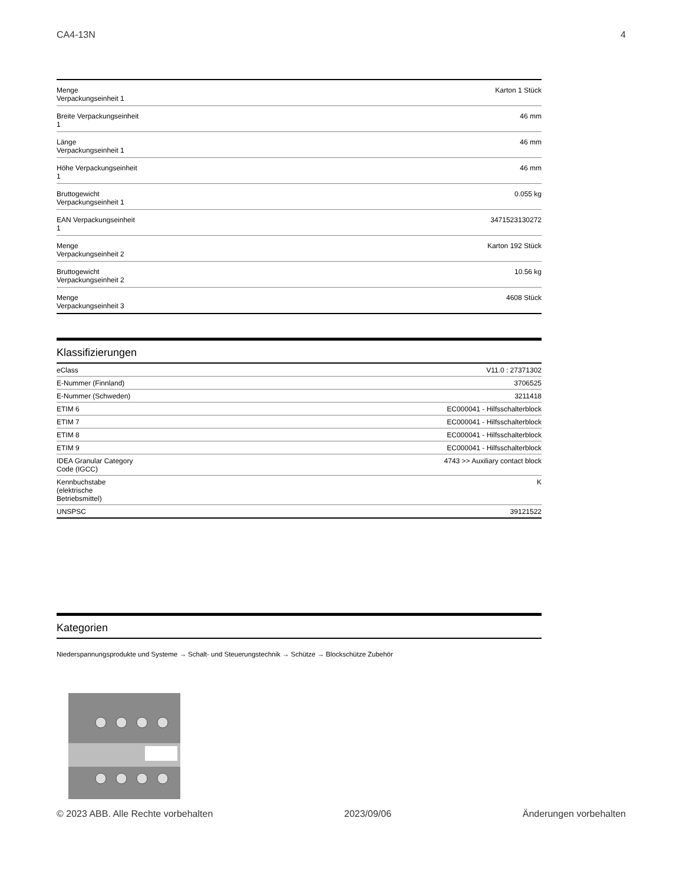CA4-13N 4
| Menge Verpackungseinheit 1 | Karton 1 Stück |
| Breite Verpackungseinheit 1 | 46 mm |
| Länge Verpackungseinheit 1 | 46 mm |
| Höhe Verpackungseinheit 1 | 46 mm |
| Bruttogewicht Verpackungseinheit 1 | 0.055 kg |
| EAN Verpackungseinheit 1 | 3471523130272 |
| Menge Verpackungseinheit 2 | Karton 192 Stück |
| Bruttogewicht Verpackungseinheit 2 | 10.56 kg |
| Menge Verpackungseinheit 3 | 4608 Stück |
Klassifizierungen
| eClass | V11.0 : 27371302 |
| E-Nummer (Finnland) | 3706525 |
| E-Nummer (Schweden) | 3211418 |
| ETIM 6 | EC000041 - Hilfsschalterblock |
| ETIM 7 | EC000041 - Hilfsschalterblock |
| ETIM 8 | EC000041 - Hilfsschalterblock |
| ETIM 9 | EC000041 - Hilfsschalterblock |
| IDEA Granular Category Code (IGCC) | 4743 >> Auxiliary contact block |
| Kennbuchstabe (elektrische Betriebsmittel) | K |
| UNSPSC | 39121522 |
Kategorien
Niederspannungsprodukte und Systeme → Schalt- und Steuerungstechnik → Schütze → Blockschütze Zubehör
© 2023 ABB. Alle Rechte vorbehalten 2023/09/06 Änderungen vorbehalten